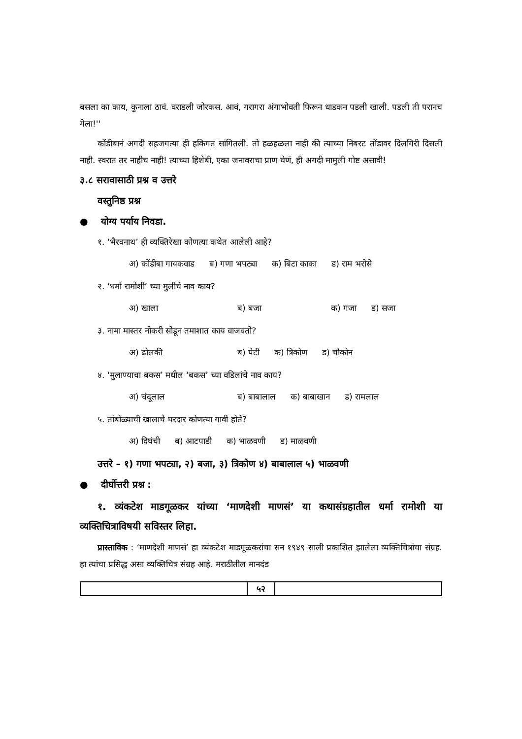बसला का काय, कुनाला ठावं. वराडली जोरकस. आवं, गरागरा अंगाभोवती फिरून धाडकन पडली खाली. पडली ती परानच गेला!''
कोंडीबानं अगदी सहजगत्या ही हकिगत सांगितली. तो हळहळला नाही की त्याच्या निबरट तोंडावर दिलगिरी दिसली नाही. स्वरात तर नाहीच नाही! त्याच्या हिशेबी, एका जनावराचा प्राण घेणं, ही अगदी मामुली गोष्ट असावी!
३.८ सरावासाठी प्रश्न व उत्तरे
वस्तुनिष्ठ प्रश्न
● योग्य पर्याय निवडा.
१. ‘भैरवनाथ’ ही व्यक्तिरेखा कोणत्या कथेत आलेली आहे?
अ) कोंडीबा गायकवाड ब) गणा भपट्या क) बिटा काका ड) राम भरोसे
२. ‘धर्मा रामोशी’ च्या मुलीचे नाव काय?
अ) खाला ब) बजा क) गजा ड) सजा
३. नामा मास्तर नोकरी सोडून तमाशात काय वाजवतो?
अ) ढोलकी ब) पेटी क) त्रिकोण ड) चौकोन
४. ‘मुलाण्याचा बकस’ मधील ‘बकस’ च्या वडिलांचे नाव काय?
अ) चंदूलाल ब) बाबालाल क) बाबाखान ड) रामलाल
५. तांबोळ्याची खालाचे घरदार कोणत्या गावी होते?
अ) दिघंची ब) आटपाडी क) भाळवणी ड) माळवणी
उत्तरे – १) गणा भपट्या, २) बजा, ३) त्रिकोण ४) बाबालाल ५) भाळवणी
● दीर्घोत्तरी प्रश्न :
१. व्यंकटेश माडगूळकर यांच्या ‘माणदेशी माणसं’ या कथासंग्रहातील धर्मा रामोशी या व्यक्तिचित्राविषयी सविस्तर लिहा.
प्रास्ताविक : ‘माणदेशी माणसं’ हा व्यंकटेश माडगूळकरांचा सन १९४९ साली प्रकाशित झालेला व्यक्तिचित्रांचा संग्रह. हा त्यांचा प्रसिद्ध असा व्यक्तिचित्र संग्रह आहे. मराठीतील मानदंड
५२